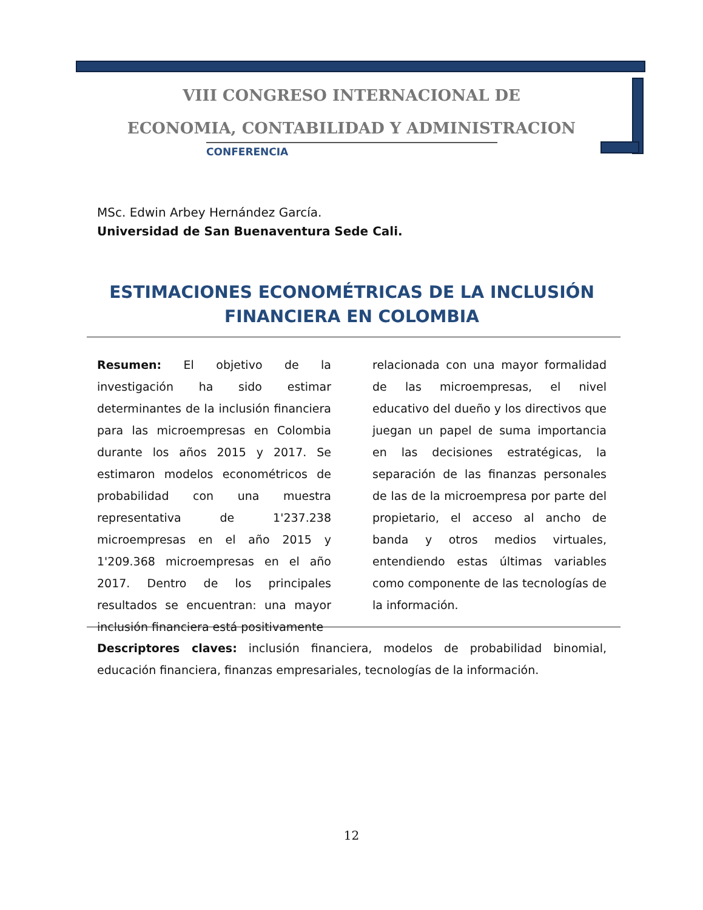VIII CONGRESO INTERNACIONAL DE
ECONOMIA, CONTABILIDAD Y ADMINISTRACION
CONFERENCIA
MSc. Edwin Arbey Hernández García.
Universidad de San Buenaventura Sede Cali.
ESTIMACIONES ECONOMÉTRICAS DE LA INCLUSIÓN FINANCIERA EN COLOMBIA
Resumen: El objetivo de la investigación ha sido estimar determinantes de la inclusión financiera para las microempresas en Colombia durante los años 2015 y 2017. Se estimaron modelos econométricos de probabilidad con una muestra representativa de 1'237.238 microempresas en el año 2015 y 1'209.368 microempresas en el año 2017. Dentro de los principales resultados se encuentran: una mayor inclusión financiera está positivamente
relacionada con una mayor formalidad de las microempresas, el nivel educativo del dueño y los directivos que juegan un papel de suma importancia en las decisiones estratégicas, la separación de las finanzas personales de las de la microempresa por parte del propietario, el acceso al ancho de banda y otros medios virtuales, entendiendo estas últimas variables como componente de las tecnologías de la información.
Descriptores claves: inclusión financiera, modelos de probabilidad binomial, educación financiera, finanzas empresariales, tecnologías de la información.
12